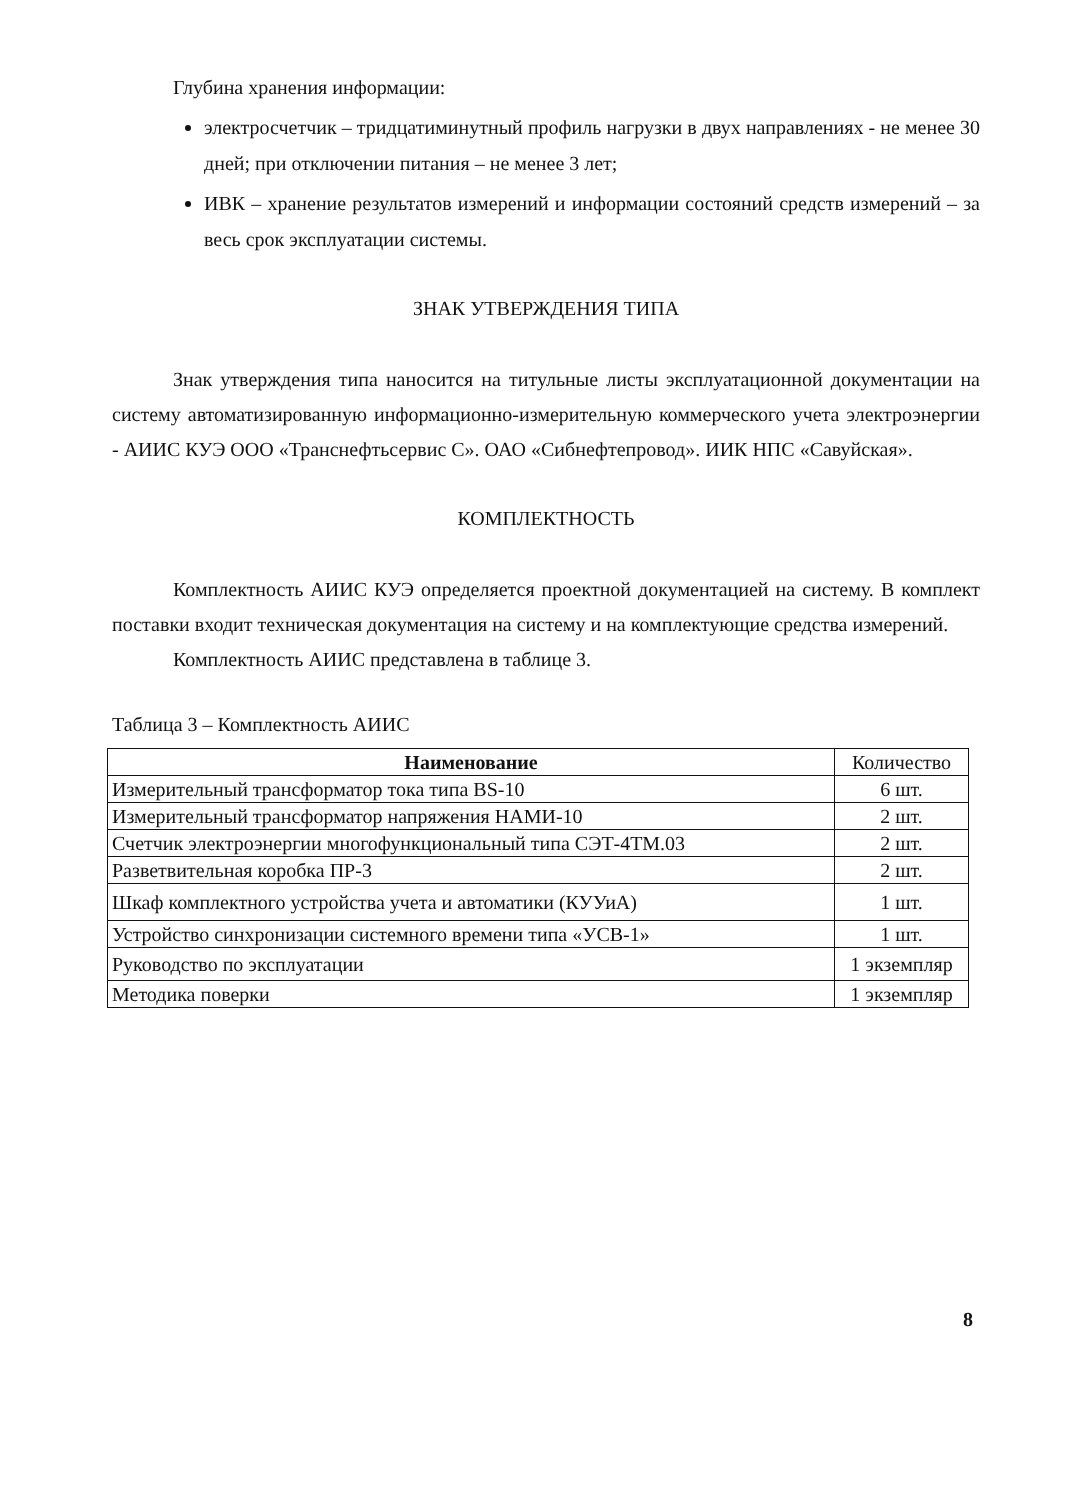Глубина хранения информации:
электросчетчик – тридцатиминутный профиль нагрузки в двух направлениях - не менее 30 дней; при отключении питания – не менее 3 лет;
ИВК – хранение результатов измерений и информации состояний средств измерений – за весь срок эксплуатации системы.
ЗНАК УТВЕРЖДЕНИЯ ТИПА
Знак утверждения типа наносится на титульные листы эксплуатационной документации на систему автоматизированную информационно-измерительную коммерческого учета электроэнергии - АИИС КУЭ ООО «Транснефтьсервис С». ОАО «Сибнефтепровод». ИИК НПС «Савуйская».
КОМПЛЕКТНОСТЬ
Комплектность АИИС КУЭ определяется проектной документацией на систему. В комплект поставки входит техническая документация на систему и на комплектующие средства измерений.
Комплектность АИИС представлена в таблице 3.
Таблица 3 – Комплектность АИИС
| Наименование | Количество |
| --- | --- |
| Измерительный трансформатор тока типа BS-10 | 6 шт. |
| Измерительный трансформатор напряжения НАМИ-10 | 2 шт. |
| Счетчик электроэнергии многофункциональный типа СЭТ-4ТМ.03 | 2 шт. |
| Разветвительная коробка ПР-3 | 2 шт. |
| Шкаф комплектного устройства учета и автоматики (КУУиА) | 1 шт. |
| Устройство синхронизации системного времени типа «УСВ-1» | 1 шт. |
| Руководство по эксплуатации | 1 экземпляр |
| Методика поверки | 1 экземпляр |
8